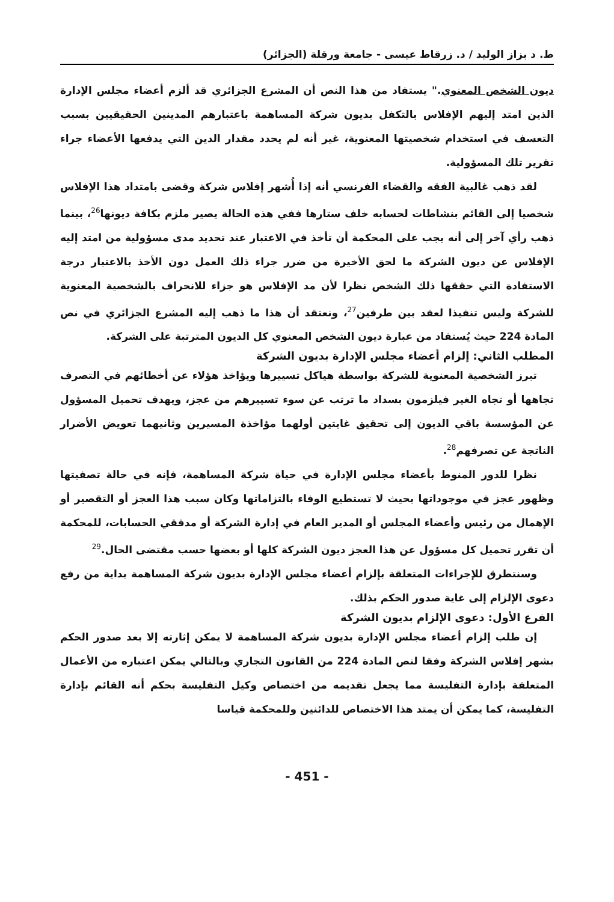ط. د بزاز الوليد / د. زرقاط عيسى - جامعة ورقلة (الجزائر)
ديون الشخص المعنوي." يستفاد من هذا النص أن المشرع الجزائري قد ألزم أعضاء مجلس الإدارة الذين امتد إليهم الإفلاس بالتكفل بديون شركة المساهمة باعتبارهم المدينين الحقيقيين بسبب التعسف في استخدام شخصيتها المعنوية، غير أنه لم يحدد مقدار الدين التي يدفعها الأعضاء جراء تقرير تلك المسؤولية.
لقد ذهب غالبية الفقه والقضاء الفرنسي أنه إذا أُشهر إفلاس شركة وقضى بامتداد هذا الإفلاس شخصيا إلى القائم بنشاطات لحسابه خلف ستارها ففي هذه الحالة يصير ملزم بكافة ديونها<sup>26</sup>، بينما ذهب رأي آخر إلى أنه يجب على المحكمة أن تأخذ في الاعتبار عند تحديد مدى مسؤولية من امتد إليه الإفلاس عن ديون الشركة ما لحق الأخيرة من ضرر جراء ذلك العمل دون الأخذ بالاعتبار درجة الاستفادة التي حققها ذلك الشخص نظرا لأن مد الإفلاس هو جزاء للانحراف بالشخصية المعنوية للشركة وليس تنفيذا لعقد بين طرفين<sup>27</sup>، ونعتقد أن هذا ما ذهب إليه المشرع الجزائري في نص المادة 224 حيث يُستفاد من عبارة ديون الشخص المعنوي كل الديون المترتبة على الشركة.
المطلب الثاني: إلزام أعضاء مجلس الإدارة بديون الشركة
تبرز الشخصية المعنوية للشركة بواسطة هياكل تسييرها ويؤاخذ هؤلاء عن أخطائهم في التصرف تجاهها أو تجاه الغير فيلزمون بسداد ما ترتب عن سوء تسييرهم من عجز، ويهدف تحميل المسؤول عن المؤسسة باقي الديون إلى تحقيق غايتين أولهما مؤاخذة المسيرين وثانيهما تعويض الأضرار الناتجة عن تصرفهم<sup>28</sup>.
نظرا للدور المنوط بأعضاء مجلس الإدارة في حياة شركة المساهمة، فإنه في حالة تصفيتها وظهور عجز في موجوداتها بحيث لا تستطيع الوفاء بالتزاماتها وكان سبب هذا العجز أو التقصير أو الإهمال من رئيس وأعضاء المجلس أو المدير العام في إدارة الشركة أو مدققي الحسابات، للمحكمة أن تقرر تحميل كل مسؤول عن هذا العجز ديون الشركة كلها أو بعضها حسب مقتضى الحال.<sup>29</sup>
وسنتطرق للإجراءات المتعلقة بإلزام أعضاء مجلس الإدارة بديون شركة المساهمة بداية من رفع دعوى الإلزام إلى غاية صدور الحكم بذلك.
الفرع الأول: دعوى الإلزام بديون الشركة
إن طلب إلزام أعضاء مجلس الإدارة بديون شركة المساهمة لا يمكن إثارته إلا بعد صدور الحكم بشهر إفلاس الشركة وفقا لنص المادة 224 من القانون التجاري وبالتالي يمكن اعتباره من الأعمال المتعلقة بإدارة التفليسة مما يجعل تقديمه من اختصاص وكيل التفليسة بحكم أنه القائم بإدارة التفليسة، كما يمكن أن يمتد هذا الاختصاص للدائنين وللمحكمة قياسا
- 451 -